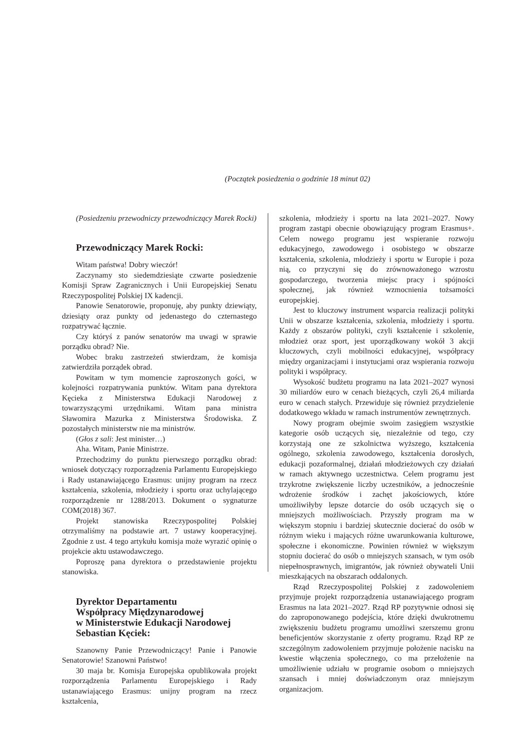(Początek posiedzenia o godzinie 18 minut 02)
(Posiedzeniu przewodniczy przewodniczący Marek Rocki)
Przewodniczący Marek Rocki:
Witam państwa! Dobry wieczór!
Zaczynamy sto siedemdziesiąte czwarte posiedzenie Komisji Spraw Zagranicznych i Unii Europejskiej Senatu Rzeczypospolitej Polskiej IX kadencji.
Panowie Senatorowie, proponuję, aby punkty dziewiąty, dziesiąty oraz punkty od jedenastego do czternastego rozpatrywać łącznie.
Czy któryś z panów senatorów ma uwagi w sprawie porządku obrad? Nie.
Wobec braku zastrzeżeń stwierdzam, że komisja zatwierdziła porządek obrad.
Powitam w tym momencie zaproszonych gości, w kolejności rozpatrywania punktów. Witam pana dyrektora Kęcieka z Ministerstwa Edukacji Narodowej z towarzyszącymi urzędnikami. Witam pana ministra Sławomira Mazurka z Ministerstwa Środowiska. Z pozostałych ministerstw nie ma ministrów.
(Głos z sali: Jest minister…)
Aha. Witam, Panie Ministrze.
Przechodzimy do punktu pierwszego porządku obrad: wniosek dotyczący rozporządzenia Parlamentu Europejskiego i Rady ustanawiającego Erasmus: unijny program na rzecz kształcenia, szkolenia, młodzieży i sportu oraz uchylającego rozporządzenie nr 1288/2013. Dokument o sygnaturze COM(2018) 367.
Projekt stanowiska Rzeczypospolitej Polskiej otrzymaliśmy na podstawie art. 7 ustawy kooperacyjnej. Zgodnie z ust. 4 tego artykułu komisja może wyrazić opinię o projekcie aktu ustawodawczego.
Poproszę pana dyrektora o przedstawienie projektu stanowiska.
Dyrektor Departamentu
Współpracy Międzynarodowej
w Ministerstwie Edukacji Narodowej
Sebastian Kęciek:
Szanowny Panie Przewodniczący! Panie i Panowie Senatorowie! Szanowni Państwo!
30 maja br. Komisja Europejska opublikowała projekt rozporządzenia Parlamentu Europejskiego i Rady ustanawiającego Erasmus: unijny program na rzecz kształcenia,
szkolenia, młodzieży i sportu na lata 2021–2027. Nowy program zastąpi obecnie obowiązujący program Erasmus+. Celem nowego programu jest wspieranie rozwoju edukacyjnego, zawodowego i osobistego w obszarze kształcenia, szkolenia, młodzieży i sportu w Europie i poza nią, co przyczyni się do zrównoważonego wzrostu gospodarczego, tworzenia miejsc pracy i spójności społecznej, jak również wzmocnienia tożsamości europejskiej.
Jest to kluczowy instrument wsparcia realizacji polityki Unii w obszarze kształcenia, szkolenia, młodzieży i sportu. Każdy z obszarów polityki, czyli kształcenie i szkolenie, młodzież oraz sport, jest uporządkowany wokół 3 akcji kluczowych, czyli mobilności edukacyjnej, współpracy między organizacjami i instytucjami oraz wspierania rozwoju polityki i współpracy.
Wysokość budżetu programu na lata 2021–2027 wynosi 30 miliardów euro w cenach bieżących, czyli 26,4 miliarda euro w cenach stałych. Przewiduje się również przydzielenie dodatkowego wkładu w ramach instrumentów zewnętrznych.
Nowy program obejmie swoim zasięgiem wszystkie kategorie osób uczących się, niezależnie od tego, czy korzystają one ze szkolnictwa wyższego, kształcenia ogólnego, szkolenia zawodowego, kształcenia dorosłych, edukacji pozaformalnej, działań młodzieżowych czy działań w ramach aktywnego uczestnictwa. Celem programu jest trzykrotne zwiększenie liczby uczestników, a jednocześnie wdrożenie środków i zachęt jakościowych, które umożliwiłyby lepsze dotarcie do osób uczących się o mniejszych możliwościach. Przyszły program ma w większym stopniu i bardziej skutecznie docierać do osób w różnym wieku i mających różne uwarunkowania kulturowe, społeczne i ekonomiczne. Powinien również w większym stopniu docierać do osób o mniejszych szansach, w tym osób niepełnosprawnych, imigrantów, jak również obywateli Unii mieszkających na obszarach oddalonych.
Rząd Rzeczypospolitej Polskiej z zadowoleniem przyjmuje projekt rozporządzenia ustanawiającego program Erasmus na lata 2021–2027. Rząd RP pozytywnie odnosi się do zaproponowanego podejścia, które dzięki dwukrotnemu zwiększeniu budżetu programu umożliwi szerszemu gronu beneficjentów skorzystanie z oferty programu. Rząd RP ze szczególnym zadowoleniem przyjmuje położenie nacisku na kwestie włączenia społecznego, co ma przełożenie na umożliwienie udziału w programie osobom o mniejszych szansach i mniej doświadczonym oraz mniejszym organizacjom.